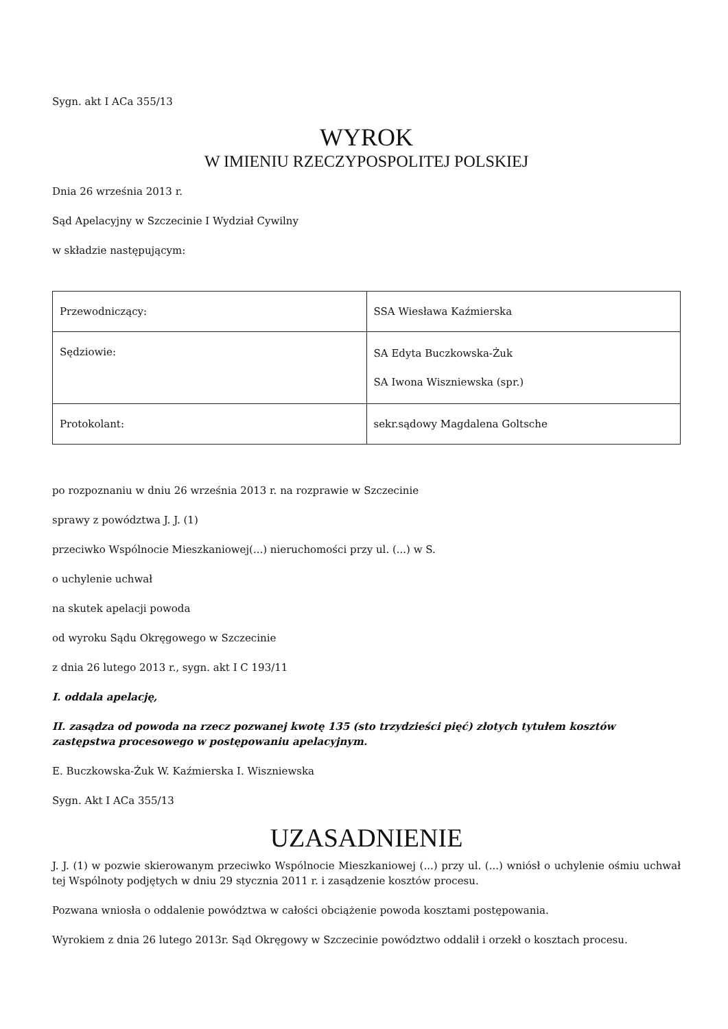Sygn. akt I ACa 355/13
WYROK
W IMIENIU RZECZYPOSPOLITEJ POLSKIEJ
Dnia 26 września 2013 r.
Sąd Apelacyjny w Szczecinie I Wydział Cywilny
w składzie następującym:
| Przewodniczący: | SSA Wiesława Kaźmierska |
| Sędziowie: | SA Edyta Buczkowska-Żuk SA Iwona Wiszniewska (spr.) |
| Protokolant: | sekr.sądowy Magdalena Goltsche |
po rozpoznaniu w dniu 26 września 2013 r. na rozprawie w Szczecinie
sprawy z powództwa J. J. (1)
przeciwko Wspólnocie Mieszkaniowej(...) nieruchomości przy ul. (...) w S.
o uchylenie uchwał
na skutek apelacji powoda
od wyroku Sądu Okręgowego w Szczecinie
z dnia 26 lutego 2013 r., sygn. akt I C 193/11
I. oddala apelację,
II. zasądza od powoda na rzecz pozwanej kwotę 135 (sto trzydzieści pięć) złotych tytułem kosztów zastępstwa procesowego w postępowaniu apelacyjnym.
E. Buczkowska-Żuk W. Kaźmierska I. Wiszniewska
Sygn. Akt I ACa 355/13
UZASADNIENIE
J. J. (1) w pozwie skierowanym przeciwko Wspólnocie Mieszkaniowej (...) przy ul. (...) wniósł o uchylenie ośmiu uchwał tej Wspólnoty podjętych w dniu 29 stycznia 2011 r. i zasądzenie kosztów procesu.
Pozwana wniosła o oddalenie powództwa w całości obciążenie powoda kosztami postępowania.
Wyrokiem z dnia 26 lutego 2013r. Sąd Okręgowy w Szczecinie powództwo oddalił i orzekł o kosztach procesu.